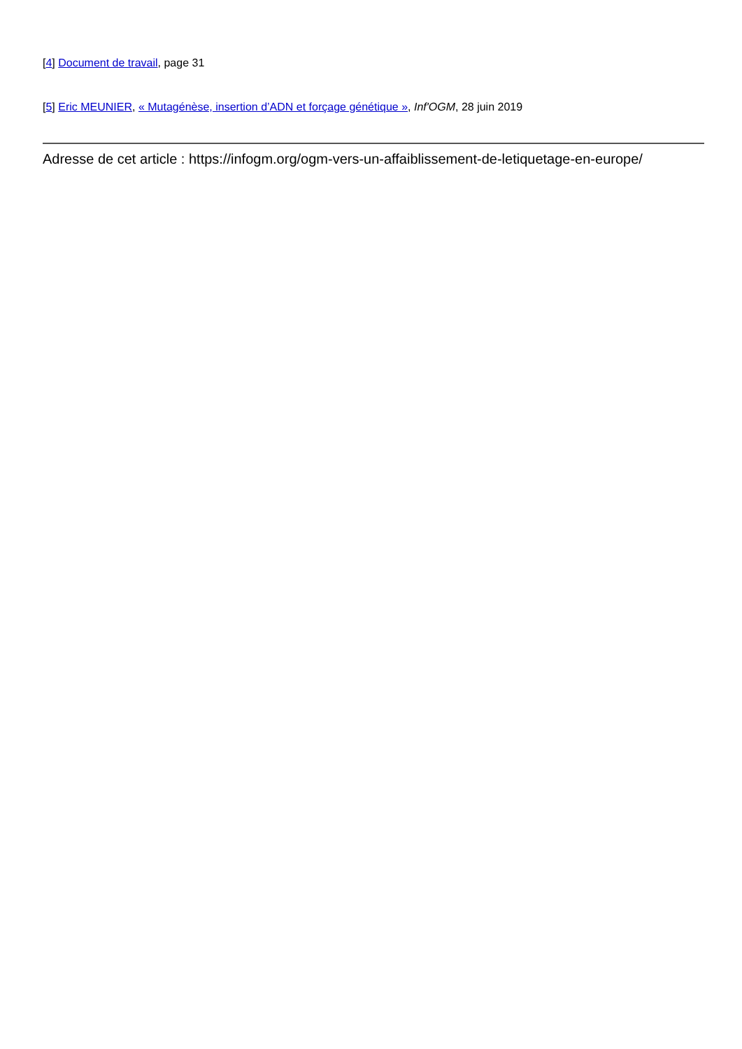[4] Document de travail, page 31
[5] Eric MEUNIER, « Mutagénèse, insertion d’ADN et forçage génétique », Inf'OGM, 28 juin 2019
Adresse de cet article : https://infogm.org/ogm-vers-un-affaiblissement-de-letiquetage-en-europe/